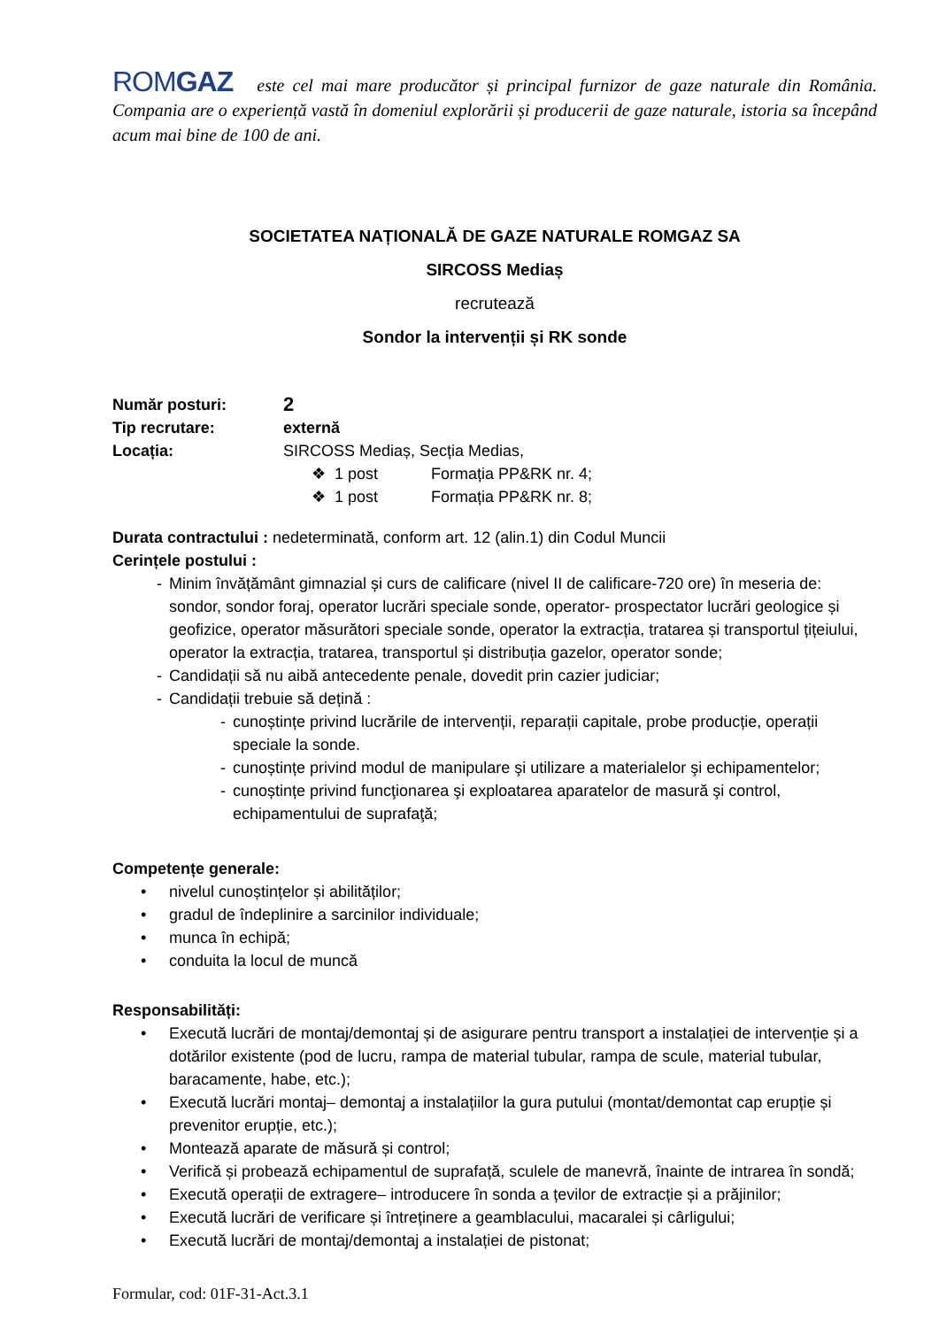ROMGAZ este cel mai mare producător și principal furnizor de gaze naturale din România. Compania are o experiență vastă în domeniul explorării și producerii de gaze naturale, istoria sa începând acum mai bine de 100 de ani.
SOCIETATEA NAȚIONALĂ DE GAZE NATURALE ROMGAZ SA
SIRCOSS Mediaș
recrutează
Sondor la intervenții și RK sonde
Număr posturi: 2
Tip recrutare: externă
Locația: SIRCOSS Mediaș, Secția Medias,
❖ 1 post Formația PP&RK nr. 4;
❖ 1 post Formația PP&RK nr. 8;
Durata contractului : nedeterminată, conform art. 12 (alin.1) din Codul Muncii
Cerințele postului :
- Minim învățământ gimnazial și curs de calificare (nivel II de calificare-720 ore) în meseria de: sondor, sondor foraj, operator lucrări speciale sonde, operator- prospectator lucrări geologice și geofizice, operator măsurători speciale sonde, operator la extracția, tratarea și transportul țițeiului, operator la extracția, tratarea, transportul și distribuția gazelor, operator sonde;
- Candidații să nu aibă antecedente penale, dovedit prin cazier judiciar;
- Candidații trebuie să dețină :
- cunoștințe privind lucrările de intervenții, reparații capitale, probe producție, operații speciale la sonde.
- cunoștințe privind modul de manipulare şi utilizare a materialelor şi echipamentelor;
- cunoștințe privind funcţionarea şi exploatarea aparatelor de masură şi control, echipamentului de suprafaţă;
Competențe generale:
• nivelul cunoștințelor și abilităților;
• gradul de îndeplinire a sarcinilor individuale;
• munca în echipă;
• conduita la locul de muncă
Responsabilități:
• Execută lucrări de montaj/demontaj și de asigurare pentru transport a instalației de intervenție și a dotărilor existente (pod de lucru, rampa de material tubular, rampa de scule, material tubular, baracamente, habe, etc.);
• Execută lucrări montaj– demontaj a instalațiilor la gura putului (montat/demontat cap erupție și prevenitor erupție, etc.);
• Montează aparate de măsură și control;
• Verifică și probează echipamentul de suprafață, sculele de manevră, înainte de intrarea în sondă;
• Execută operații de extragere– introducere în sonda a țevilor de extracție și a prăjinilor;
• Execută lucrări de verificare și întreținere a geamblacului, macaralei și cârligului;
• Execută lucrări de montaj/demontaj a instalației de pistonat;
Formular, cod: 01F-31-Act.3.1